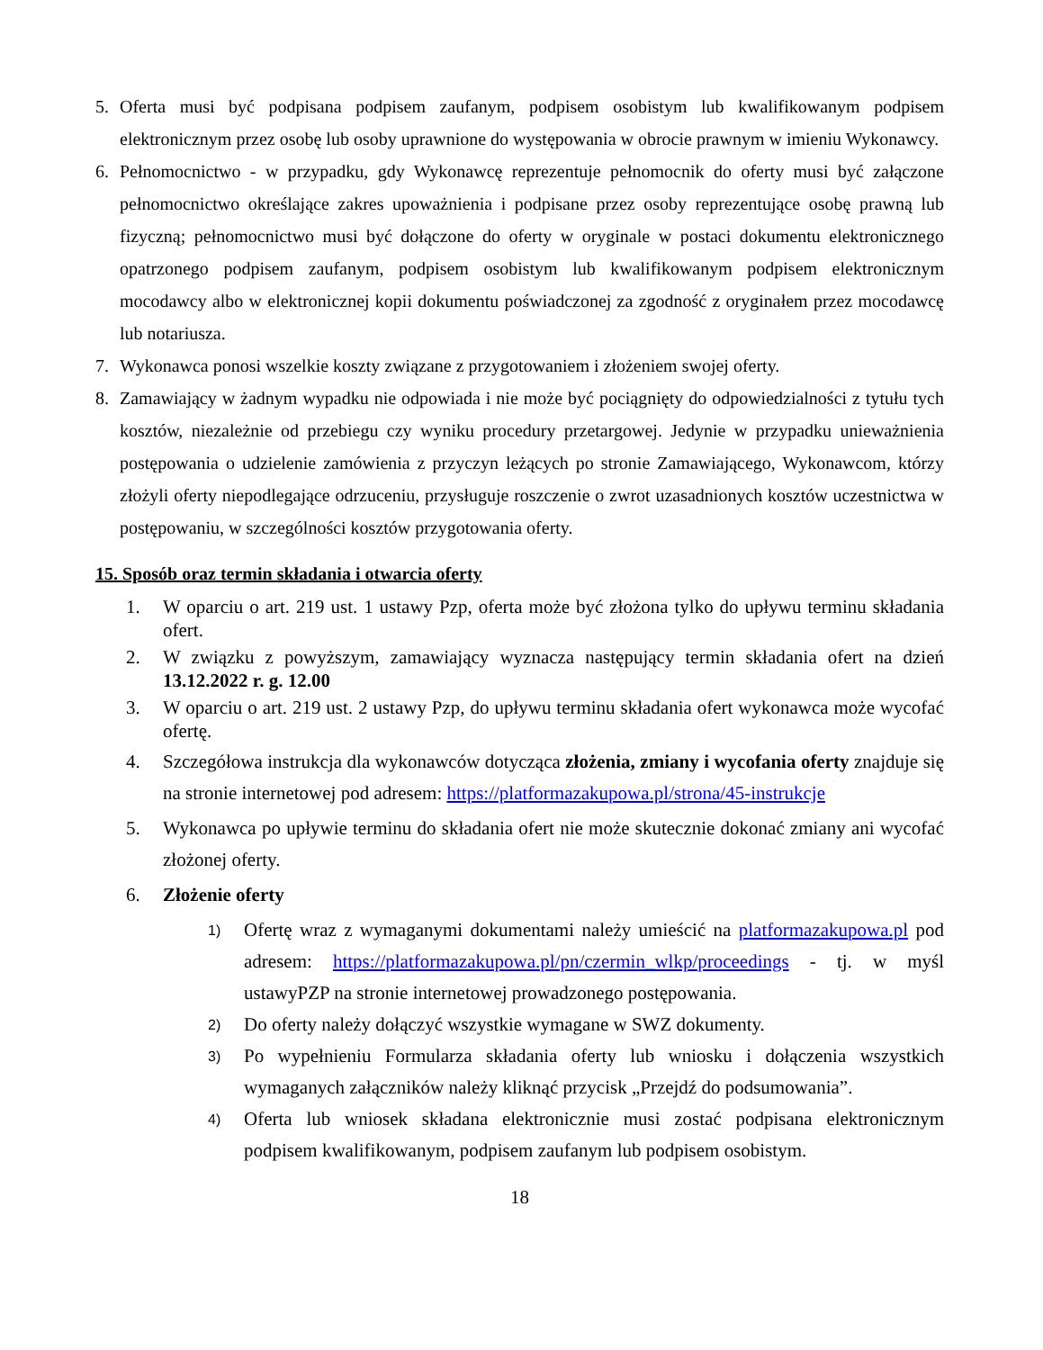5. Oferta musi być podpisana podpisem zaufanym, podpisem osobistym lub kwalifikowanym podpisem elektronicznym przez osobę lub osoby uprawnione do występowania w obrocie prawnym w imieniu Wykonawcy.
6. Pełnomocnictwo - w przypadku, gdy Wykonawcę reprezentuje pełnomocnik do oferty musi być załączone pełnomocnictwo określające zakres upoważnienia i podpisane przez osoby reprezentujące osobę prawną lub fizyczną; pełnomocnictwo musi być dołączone do oferty w oryginale w postaci dokumentu elektronicznego opatrzonego podpisem zaufanym, podpisem osobistym lub kwalifikowanym podpisem elektronicznym mocodawcy albo w elektronicznej kopii dokumentu poświadczonej za zgodność z oryginałem przez mocodawcę lub notariusza.
7. Wykonawca ponosi wszelkie koszty związane z przygotowaniem i złożeniem swojej oferty.
8. Zamawiający w żadnym wypadku nie odpowiada i nie może być pociągnięty do odpowiedzialności z tytułu tych kosztów, niezależnie od przebiegu czy wyniku procedury przetargowej. Jedynie w przypadku unieważnienia postępowania o udzielenie zamówienia z przyczyn leżących po stronie Zamawiającego, Wykonawcom, którzy złożyli oferty niepodlegające odrzuceniu, przysługuje roszczenie o zwrot uzasadnionych kosztów uczestnictwa w postępowaniu, w szczególności kosztów przygotowania oferty.
15. Sposób oraz termin składania i otwarcia oferty
1. W oparciu o art. 219 ust. 1 ustawy Pzp, oferta może być złożona tylko do upływu terminu składania ofert.
2. W związku z powyższym, zamawiający wyznacza następujący termin składania ofert na dzień 13.12.2022 r. g. 12.00
3. W oparciu o art. 219 ust. 2 ustawy Pzp, do upływu terminu składania ofert wykonawca może wycofać ofertę.
4. Szczegółowa instrukcja dla wykonawców dotycząca złożenia, zmiany i wycofania oferty znajduje się na stronie internetowej pod adresem: https://platformazakupowa.pl/strona/45-instrukcje
5. Wykonawca po upływie terminu do składania ofert nie może skutecznie dokonać zmiany ani wycofać złożonej oferty.
6. Złożenie oferty
1) Ofertę wraz z wymaganymi dokumentami należy umieścić na platformazakupowa.pl pod adresem: https://platformazakupowa.pl/pn/czermin_wlkp/proceedings - tj. w myśl ustawyPZP na stronie internetowej prowadzonego postępowania.
2) Do oferty należy dołączyć wszystkie wymagane w SWZ dokumenty.
3) Po wypełnieniu Formularza składania oferty lub wniosku i dołączenia wszystkich wymaganych załączników należy kliknąć przycisk „Przejdź do podsumowania”.
4) Oferta lub wniosek składana elektronicznie musi zostać podpisana elektronicznym podpisem kwalifikowanym, podpisem zaufanym lub podpisem osobistym.
18